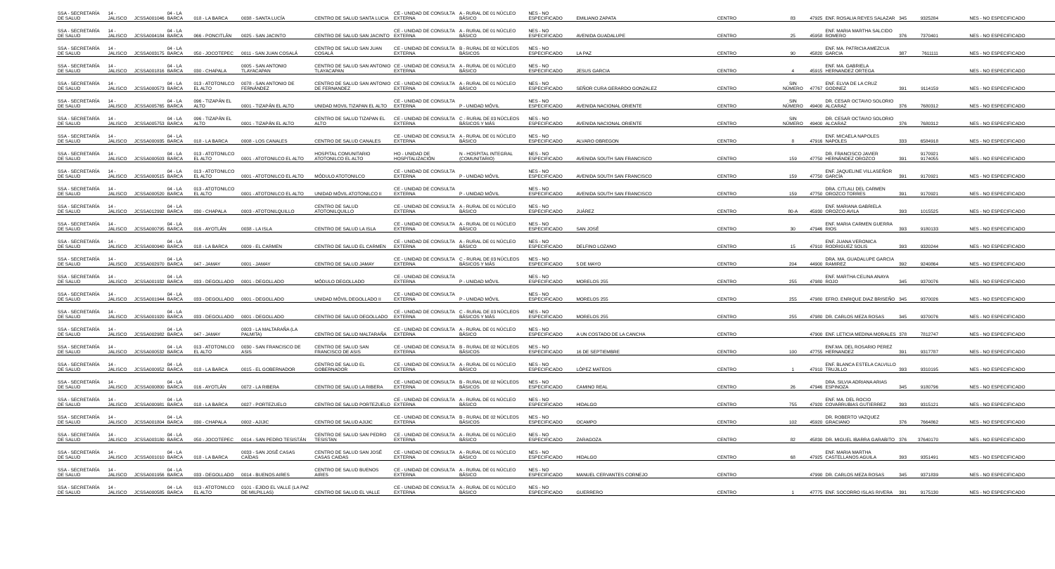| SSA - SECRETARÍA DE SALUD | 14 - JALISCO | JCSSA001046 | 04 - LA BARCA | 018 - LA BARCA | 0038 - SANTA LUCÍA | CENTRO DE SALUD SANTA LUCIA | CE - UNIDAD DE CONSULTA EXTERNA | A - RURAL DE 01 NÚCLEO BÁSICO | NES - NO ESPECIFICADO | EMILIANO ZAPATA | CENTRO | 83 | 47925 | ENF. ROSALIA REYES SALAZAR | 345 | 9325284 | NES - NO ESPECIFICADO |
| SSA - SECRETARÍA DE SALUD | 14 - JALISCO | JCSSA004184 | 04 - LA BARCA | 066 - PONCITLÁN | 0025 - SAN JACINTO | CENTRO DE SALUD SAN JACINTO | CE - UNIDAD DE CONSULTA EXTERNA | A - RURAL DE 01 NÚCLEO BÁSICO | NES - NO ESPECIFICADO | AVENIDA GUADALUPE | CENTRO | 25 | 45958 | ENF. MARIA MARTHA SALCIDO ROMERO | 376 | 7370401 | NES - NO ESPECIFICADO |
| SSA - SECRETARÍA DE SALUD | 14 - JALISCO | JCSSA003175 | 04 - LA BARCA | 050 - JOCOTEPEC | 0011 - SAN JUAN COSALÁ | CENTRO DE SALUD SAN JUAN COSALÁ | CE - UNIDAD DE CONSULTA EXTERNA | B - RURAL DE 02 NÚCLEOS BÁSICOS | NES - NO ESPECIFICADO | LA PAZ | CENTRO | 90 | 45820 | ENF. MA. PATRICIA AMEZCUA GARCIA | 387 | 7611111 | NES - NO ESPECIFICADO |
| SSA - SECRETARÍA DE SALUD | 14 - JALISCO | JCSSA001816 | 04 - LA BARCA | 030 - CHAPALA | 0005 - SAN ANTONIO TLAYACAPAN | CENTRO DE SALUD SAN ANTONIO TLAYACAPAN | CE - UNIDAD DE CONSULTA EXTERNA | A - RURAL DE 01 NÚCLEO BÁSICO | NES - NO ESPECIFICADO | JESUS GARCIA | CENTRO | 4 | 45915 | ENF. MA. GABRIELA HERNANDEZ ORTEGA | | | NES - NO ESPECIFICADO |
| SSA - SECRETARÍA DE SALUD | 14 - JALISCO | JCSSA000573 | 04 - LA BARCA | 013 - ATOTONILCO EL ALTO | 0078 - SAN ANTONIO DE FERNÁNDEZ | CENTRO DE SALUD SAN ANTONIO DE FERNANDEZ | CE - UNIDAD DE CONSULTA EXTERNA | A - RURAL DE 01 NÚCLEO BÁSICO | NES - NO ESPECIFICADO | SEÑOR CURA GERARDO GONZALEZ | CENTRO | SIN NÚMERO | 47767 | ENF. ELVIA DE LA CRUZ GODINEZ | 391 | 9114159 | NES - NO ESPECIFICADO |
| SSA - SECRETARÍA DE SALUD | 14 - JALISCO | JCSSA005765 | 04 - LA BARCA | 096 - TIZAPÁN EL ALTO | 0001 - TIZAPÁN EL ALTO | UNIDAD MOVIL TIZAPAN EL ALTO | CE - UNIDAD DE CONSULTA EXTERNA | P - UNIDAD MÓVIL | NES - NO ESPECIFICADO | AVENIDA NACIONAL ORIENTE | CENTRO | SIN NÚMERO | 49400 | DR. CESAR OCTAVIO SOLORIO ALCARAZ | 376 | 7680312 | NES - NO ESPECIFICADO |
| SSA - SECRETARÍA DE SALUD | 14 - JALISCO | JCSSA005753 | 04 - LA BARCA | 096 - TIZAPÁN EL ALTO | 0001 - TIZAPÁN EL ALTO | CENTRO DE SALUD TIZAPAN EL ALTO | CE - UNIDAD DE CONSULTA EXTERNA | C - RURAL DE 03 NÚCLEOS BÁSICOS Y MÁS | NES - NO ESPECIFICADO | AVENIDA NACIONAL ORIENTE | CENTRO | SIN NÚMERO | 49400 | DR. CESAR OCTAVIO SOLORIO ALCARAZ | 376 | 7680312 | NES - NO ESPECIFICADO |
| SSA - SECRETARÍA DE SALUD | 14 - JALISCO | JCSSA000935 | 04 - LA BARCA | 018 - LA BARCA | 0008 - LOS CANALES | CENTRO DE SALUD CANALES | CE - UNIDAD DE CONSULTA EXTERNA | A - RURAL DE 01 NÚCLEO BÁSICO | NES - NO ESPECIFICADO | ALVARO OBREGON | CENTRO | 8 | 47916 | ENF. MICAELA NAPOLES NAPOLES | 333 | 6584918 | NES - NO ESPECIFICADO |
| SSA - SECRETARÍA DE SALUD | 14 - JALISCO | JCSSA000503 | 04 - LA BARCA | 013 - ATOTONILCO EL ALTO | 0001 - ATOTONILCO EL ALTO | HOSPITAL COMUNITARIO ATOTONILCO EL ALTO | HO - UNIDAD DE HOSPITALIZACIÓN | N - HOSPITAL INTEGRAL (COMUNITARIO) | NES - NO ESPECIFICADO | AVENIDA SOUTH SAN FRANCISCO | CENTRO | 159 | 47750 | DR. FRANCISCO JAVIER HERNÁNDEZ OROZCO | 391 | 9170921 9174055 | NES - NO ESPECIFICADO |
| SSA - SECRETARÍA DE SALUD | 14 - JALISCO | JCSSA000515 | 04 - LA BARCA | 013 - ATOTONILCO EL ALTO | 0001 - ATOTONILCO EL ALTO | MÓDULO ATOTONILCO | CE - UNIDAD DE CONSULTA EXTERNA | P - UNIDAD MÓVIL | NES - NO ESPECIFICADO | AVENIDA SOUTH SAN FRANCISCO | CENTRO | 159 | 47750 | ENF. JAQUELINE VILLASEÑOR GARCÍA | 391 | 9170921 | NES - NO ESPECIFICADO |
| SSA - SECRETARÍA DE SALUD | 14 - JALISCO | JCSSA000520 | 04 - LA BARCA | 013 - ATOTONILCO EL ALTO | 0001 - ATOTONILCO EL ALTO | UNIDAD MÓVIL ATOTONILCO II | CE - UNIDAD DE CONSULTA EXTERNA | P - UNIDAD MÓVIL | NES - NO ESPECIFICADO | AVENIDA SOUTH SAN FRANCISCO | CENTRO | 159 | 47750 | DRA. CITLALI DEL CARMEN OROZCO TORRES | 391 | 9170921 | NES - NO ESPECIFICADO |
| SSA - SECRETARÍA DE SALUD | 14 - JALISCO | JCSSA012992 | 04 - LA BARCA | 030 - CHAPALA | 0003 - ATOTONILQUILLO | CENTRO DE SALUD ATOTONILQUILLO | CE - UNIDAD DE CONSULTA EXTERNA | A - RURAL DE 01 NÚCLEO BÁSICO | NES - NO ESPECIFICADO | JUÁREZ | CENTRO | 80-A | 45930 | ENF. MARIANA GABRIELA OROZCO AVILA | 393 | 1015525 | NES - NO ESPECIFICADO |
| SSA - SECRETARÍA DE SALUD | 14 - JALISCO | JCSSA000795 | 04 - LA BARCA | 016 - AYOTLÁN | 0038 - LA ISLA | CENTRO DE SALUD LA ISLA | CE - UNIDAD DE CONSULTA EXTERNA | A - RURAL DE 01 NÚCLEO BÁSICO | NES - NO ESPECIFICADO | SAN JOSÉ | CENTRO | 30 | 47946 | ENF. MARIA CARMEN GUERRA RIOS | 393 | 9180133 | NES - NO ESPECIFICADO |
| SSA - SECRETARÍA DE SALUD | 14 - JALISCO | JCSSA000940 | 04 - LA BARCA | 018 - LA BARCA | 0009 - EL CARMEN | CENTRO DE SALUD EL CARMEN | CE - UNIDAD DE CONSULTA EXTERNA | A - RURAL DE 01 NÚCLEO BÁSICO | NES - NO ESPECIFICADO | DELFINO LOZANO | CENTRO | 15 | 47910 | ENF. JUANA VERONICA RODRIGUEZ SOLIS | 393 | 9320244 | NES - NO ESPECIFICADO |
| SSA - SECRETARÍA DE SALUD | 14 - JALISCO | JCSSA002970 | 04 - LA BARCA | 047 - JAMAY | 0001 - JAMAY | CENTRO DE SALUD JAMAY | CE - UNIDAD DE CONSULTA EXTERNA | C - RURAL DE 03 NÚCLEOS BÁSICOS Y MÁS | NES - NO ESPECIFICADO | 5 DE MAYO | CENTRO | 204 | 44900 | DRA. MA. GUADALUPE GARCIA RAMIREZ | 392 | 9240864 | NES - NO ESPECIFICADO |
| SSA - SECRETARÍA DE SALUD | 14 - JALISCO | JCSSA001932 | 04 - LA BARCA | 033 - DEGOLLADO | 0001 - DEGOLLADO | MÓDULO DEGOLLADO | CE - UNIDAD DE CONSULTA EXTERNA | P - UNIDAD MÓVIL | NES - NO ESPECIFICADO | MORELOS 255 | CENTRO | 255 | 47980 | ENF. MARTHA CELINA ANAYA ROJO | 345 | 9370076 | NES - NO ESPECIFICADO |
| SSA - SECRETARÍA DE SALUD | 14 - JALISCO | JCSSA001944 | 04 - LA BARCA | 033 - DEGOLLADO | 0001 - DEGOLLADO | UNIDAD MÓVIL DEGOLLADO II | CE - UNIDAD DE CONSULTA EXTERNA | P - UNIDAD MÓVIL | NES - NO ESPECIFICADO | MORELOS 255 | CENTRO | 255 | 47980 | EFRO. ENRIQUE DIAZ BRISEÑO | 345 | 9370026 | NES - NO ESPECIFICADO |
| SSA - SECRETARÍA DE SALUD | 14 - JALISCO | JCSSA001920 | 04 - LA BARCA | 033 - DEGOLLADO | 0001 - DEGOLLADO | CENTRO DE SALUD DEGOLLADO | CE - UNIDAD DE CONSULTA EXTERNA | C - RURAL DE 03 NÚCLEOS BÁSICOS Y MÁS | NES - NO ESPECIFICADO | MORELOS 255 | CENTRO | 255 | 47980 | DR. CARLOS MEZA ROSAS | 345 | 9370076 | NES - NO ESPECIFICADO |
| SSA - SECRETARÍA DE SALUD | 14 - JALISCO | JCSSA002982 | 04 - LA BARCA | 047 - JAMAY | 0003 - LA MALTARAÑA (LA PALMITA) | CENTRO DE SALUD MALTARAÑA | CE - UNIDAD DE CONSULTA EXTERNA | A - RURAL DE 01 NÚCLEO BÁSICO | NES - NO ESPECIFICADO | A UN COSTADO DE LA CANCHA | CENTRO | | 47900 | ENF. LETICIA MEDINA MORALES | 378 | 7812747 | NES - NO ESPECIFICADO |
| SSA - SECRETARÍA DE SALUD | 14 - JALISCO | JCSSA000532 | 04 - LA BARCA | 013 - ATOTONILCO EL ALTO | 0030 - SAN FRANCISCO DE ASIS | CENTRO DE SALUD SAN FRANCISCO DE ASIS | CE - UNIDAD DE CONSULTA EXTERNA | B - RURAL DE 02 NÚCLEOS BÁSICOS | NES - NO ESPECIFICADO | 16 DE SEPTIEMBRE | CENTRO | 100 | 47755 | ENF.MA. DEL ROSARIO PEREZ HERNANDEZ | 391 | 9317787 | NES - NO ESPECIFICADO |
| SSA - SECRETARÍA DE SALUD | 14 - JALISCO | JCSSA000952 | 04 - LA BARCA | 018 - LA BARCA | 0015 - EL GOBERNADOR | CENTRO DE SALUD EL GOBERNADOR | CE - UNIDAD DE CONSULTA EXTERNA | A - RURAL DE 01 NÚCLEO BÁSICO | NES - NO ESPECIFICADO | LÓPEZ MATEOS | CENTRO | 1 | 47910 | ENF. BLANCA ESTELA CALVILLO TRUJILLO | 393 | 9310195 | NES - NO ESPECIFICADO |
| SSA - SECRETARÍA DE SALUD | 14 - JALISCO | JCSSA000800 | 04 - LA BARCA | 016 - AYOTLÁN | 0072 - LA RIBERA | CENTRO DE SALUD LA RIBERA | CE - UNIDAD DE CONSULTA EXTERNA | B - RURAL DE 02 NÚCLEOS BÁSICOS | NES - NO ESPECIFICADO | CAMINO REAL | CENTRO | 26 | 47946 | DRA. SILVIA ADRIANA ARIAS ESPINOZA | 345 | 9180796 | NES - NO ESPECIFICADO |
| SSA - SECRETARÍA DE SALUD | 14 - JALISCO | JCSSA000981 | 04 - LA BARCA | 018 - LA BARCA | 0027 - PORTEZUELO | CENTRO DE SALUD PORTEZUELO | CE - UNIDAD DE CONSULTA EXTERNA | A - RURAL DE 01 NÚCLEO BÁSICO | NES - NO ESPECIFICADO | HIDALGO | CENTRO | 755 | 47920 | ENF. MA. DEL ROCIO COVARRUBIAS GUTIERREZ | 393 | 9315121 | NES - NO ESPECIFICADO |
| SSA - SECRETARÍA DE SALUD | 14 - JALISCO | JCSSA001804 | 04 - LA BARCA | 030 - CHAPALA | 0002 - AJIJIC | CENTRO DE SALUD AJIJIC | CE - UNIDAD DE CONSULTA EXTERNA | B - RURAL DE 02 NÚCLEOS BÁSICOS | NES - NO ESPECIFICADO | OCAMPO | CENTRO | 102 | 45920 | DR. ROBERTO VAZQUEZ GRACIANO | 376 | 7664862 | NES - NO ESPECIFICADO |
| SSA - SECRETARÍA DE SALUD | 14 - JALISCO | JCSSA003180 | 04 - LA BARCA | 050 - JOCOTEPEC | 0014 - SAN PEDRO TESISTÁN | CENTRO DE SALUD SAN PEDRO TESISTAN | CE - UNIDAD DE CONSULTA EXTERNA | A - RURAL DE 01 NÚCLEO BÁSICO | NES - NO ESPECIFICADO | ZARAGOZA | CENTRO | 82 | 45830 | DR. MIGUEL IBARRA GARABITO | 376 | 37640170 | NES - NO ESPECIFICADO |
| SSA - SECRETARÍA DE SALUD | 14 - JALISCO | JCSSA001010 | 04 - LA BARCA | 018 - LA BARCA | 0033 - SAN JOSÉ CASAS CAÍDAS | CENTRO DE SALUD SAN JOSÉ CASAS CAIDAS | CE - UNIDAD DE CONSULTA EXTERNA | A - RURAL DE 01 NÚCLEO BÁSICO | NES - NO ESPECIFICADO | HIDALGO | CENTRO | 68 | 47925 | ENF. MARIA MARTHA CASTELLANOS AGUILA | 393 | 9351491 | NES - NO ESPECIFICADO |
| SSA - SECRETARÍA DE SALUD | 14 - JALISCO | JCSSA001956 | 04 - LA BARCA | 033 - DEGOLLADO | 0014 - BUENOS AIRES | CENTRO DE SALUD BUENOS AIRES | CE - UNIDAD DE CONSULTA EXTERNA | A - RURAL DE 01 NÚCLEO BÁSICO | NES - NO ESPECIFICADO | MANUEL CERVANTES CORNEJO | CENTRO | | 47990 | DR. CARLOS MEZA ROSAS | 345 | 9371839 | NES - NO ESPECIFICADO |
| SSA - SECRETARÍA DE SALUD | 14 - JALISCO | JCSSA000585 | 04 - LA BARCA | 013 - ATOTONILCO EL ALTO | 0101 - EJIDO EL VALLE (LA PAZ DE MILPILLAS) | CENTRO DE SALUD EL VALLE | CE - UNIDAD DE CONSULTA EXTERNA | A - RURAL DE 01 NÚCLEO BÁSICO | NES - NO ESPECIFICADO | GUERRERO | CENTRO | 1 | 47775 | ENF. SOCORRO ISLAS RIVERA | 391 | 9175130 | NES - NO ESPECIFICADO |